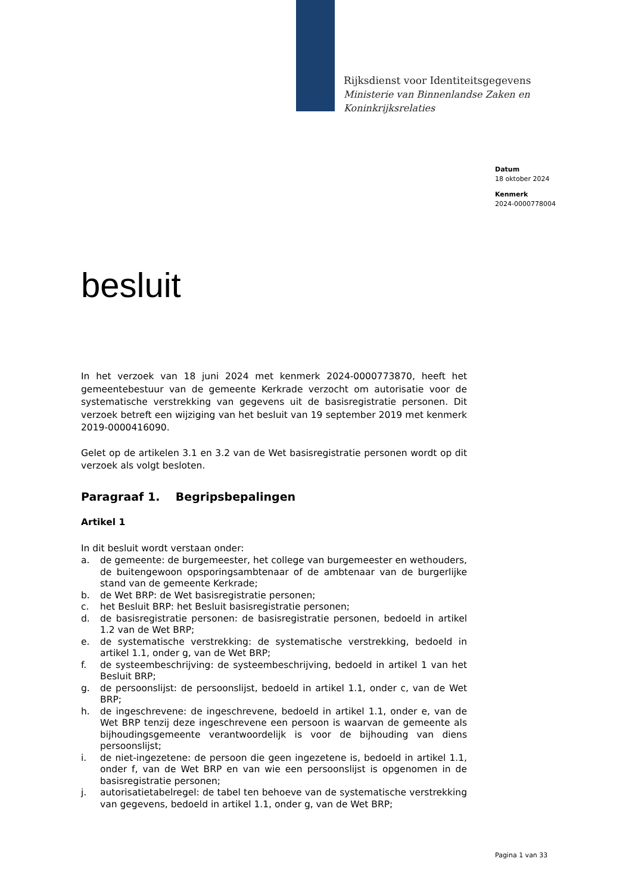Rijksdienst voor Identiteitsgegevens
Ministerie van Binnenlandse Zaken en
Koninkrijksrelaties
Datum
18 oktober 2024
Kenmerk
2024-0000778004
besluit
In het verzoek van 18 juni 2024 met kenmerk 2024-0000773870, heeft het gemeentebestuur van de gemeente Kerkrade verzocht om autorisatie voor de systematische verstrekking van gegevens uit de basisregistratie personen. Dit verzoek betreft een wijziging van het besluit van 19 september 2019 met kenmerk 2019-0000416090.
Gelet op de artikelen 3.1 en 3.2 van de Wet basisregistratie personen wordt op dit verzoek als volgt besloten.
Paragraaf 1. Begripsbepalingen
Artikel 1
In dit besluit wordt verstaan onder:
a. de gemeente: de burgemeester, het college van burgemeester en wethouders, de buitengewoon opsporingsambtenaar of de ambtenaar van de burgerlijke stand van de gemeente Kerkrade;
b. de Wet BRP: de Wet basisregistratie personen;
c. het Besluit BRP: het Besluit basisregistratie personen;
d. de basisregistratie personen: de basisregistratie personen, bedoeld in artikel 1.2 van de Wet BRP;
e. de systematische verstrekking: de systematische verstrekking, bedoeld in artikel 1.1, onder g, van de Wet BRP;
f. de systeembeschrijving: de systeembeschrijving, bedoeld in artikel 1 van het Besluit BRP;
g. de persoonslijst: de persoonslijst, bedoeld in artikel 1.1, onder c, van de Wet BRP;
h. de ingeschrevene: de ingeschrevene, bedoeld in artikel 1.1, onder e, van de Wet BRP tenzij deze ingeschrevene een persoon is waarvan de gemeente als bijhoudingsgemeente verantwoordelijk is voor de bijhouding van diens persoonslijst;
i. de niet-ingezetene: de persoon die geen ingezetene is, bedoeld in artikel 1.1, onder f, van de Wet BRP en van wie een persoonslijst is opgenomen in de basisregistratie personen;
j. autorisatietabelregel: de tabel ten behoeve van de systematische verstrekking van gegevens, bedoeld in artikel 1.1, onder g, van de Wet BRP;
Pagina 1 van 33